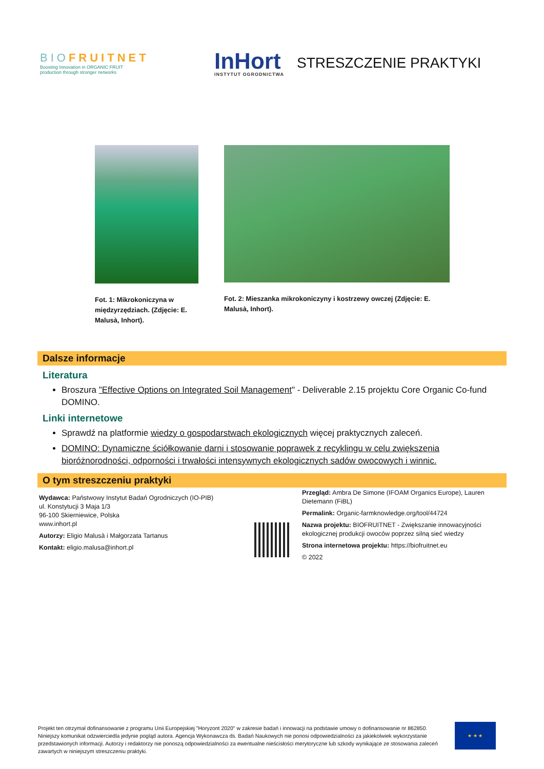BIOFRUITNET
Boosting Innovation in ORGANIC FRUIT
production through stronger networks
InHort
INSTYTUT OGRODNICTWA
STRESZCZENIE PRAKTYKI
Fot. 1: Mikrokoniczyna w
międzyrzędziach. (Zdjęcie: E.
Malusà, Inhort).
Fot. 2: Mieszanka mikrokoniczyny i kostrzewy owczej (Zdjęcie: E.
Malusà, Inhort).
Dalsze informacje
Literatura
Broszura "Effective Options on Integrated Soil Management" - Deliverable 2.15 projektu Core Organic Co-fund DOMINO.
Linki internetowe
Sprawdź na platformie wiedzy o gospodarstwach ekologicznych więcej praktycznych zaleceń.
DOMINO: Dynamiczne ściółkowanie darni i stosowanie poprawek z recyklingu w celu zwiększenia bioróżnorodności, odporności i trwałości intensywnych ekologicznych sadów owocowych i winnic.
O tym streszczeniu praktyki
Wydawca: Państwowy Instytut Badań Ogrodniczych (IO-PIB)
ul. Konstytucji 3 Maja 1/3
96-100 Skierniewice, Polska
www.inhort.pl
Autorzy: Eligio Malusà i Małgorzata Tartanus
Kontakt: eligio.malusa@inhort.pl
Przegląd: Ambra De Simone (IFOAM Organics Europe), Lauren Dietemann (FiBL)
Permalink: Organic-farmknowledge.org/tool/44724
Nazwa projektu: BIOFRUITNET - Zwiększanie innowacyjności ekologicznej produkcji owoców poprzez silną sieć wiedzy
Strona internetowa projektu: https://biofruitnet.eu
© 2022
Projekt ten otrzymał dofinansowanie z programu Unii Europejskiej "Horyzont 2020" w zakresie badań i innowacji na podstawie umowy o dofinansowanie nr 862850. Niniejszy komunikat odzwierciedla jedynie pogląd autora. Agencja Wykonawcza ds. Badań Naukowych nie ponosi odpowiedzialności za jakiekolwiek wykorzystanie przedstawionych informacji. Autorzy i redaktorzy nie ponoszą odpowiedzialności za ewentualne nieścisłości merytoryczne lub szkody wynikające ze stosowania zaleceń zawartych w niniejszym streszczeniu praktyki.
★ ★ ★